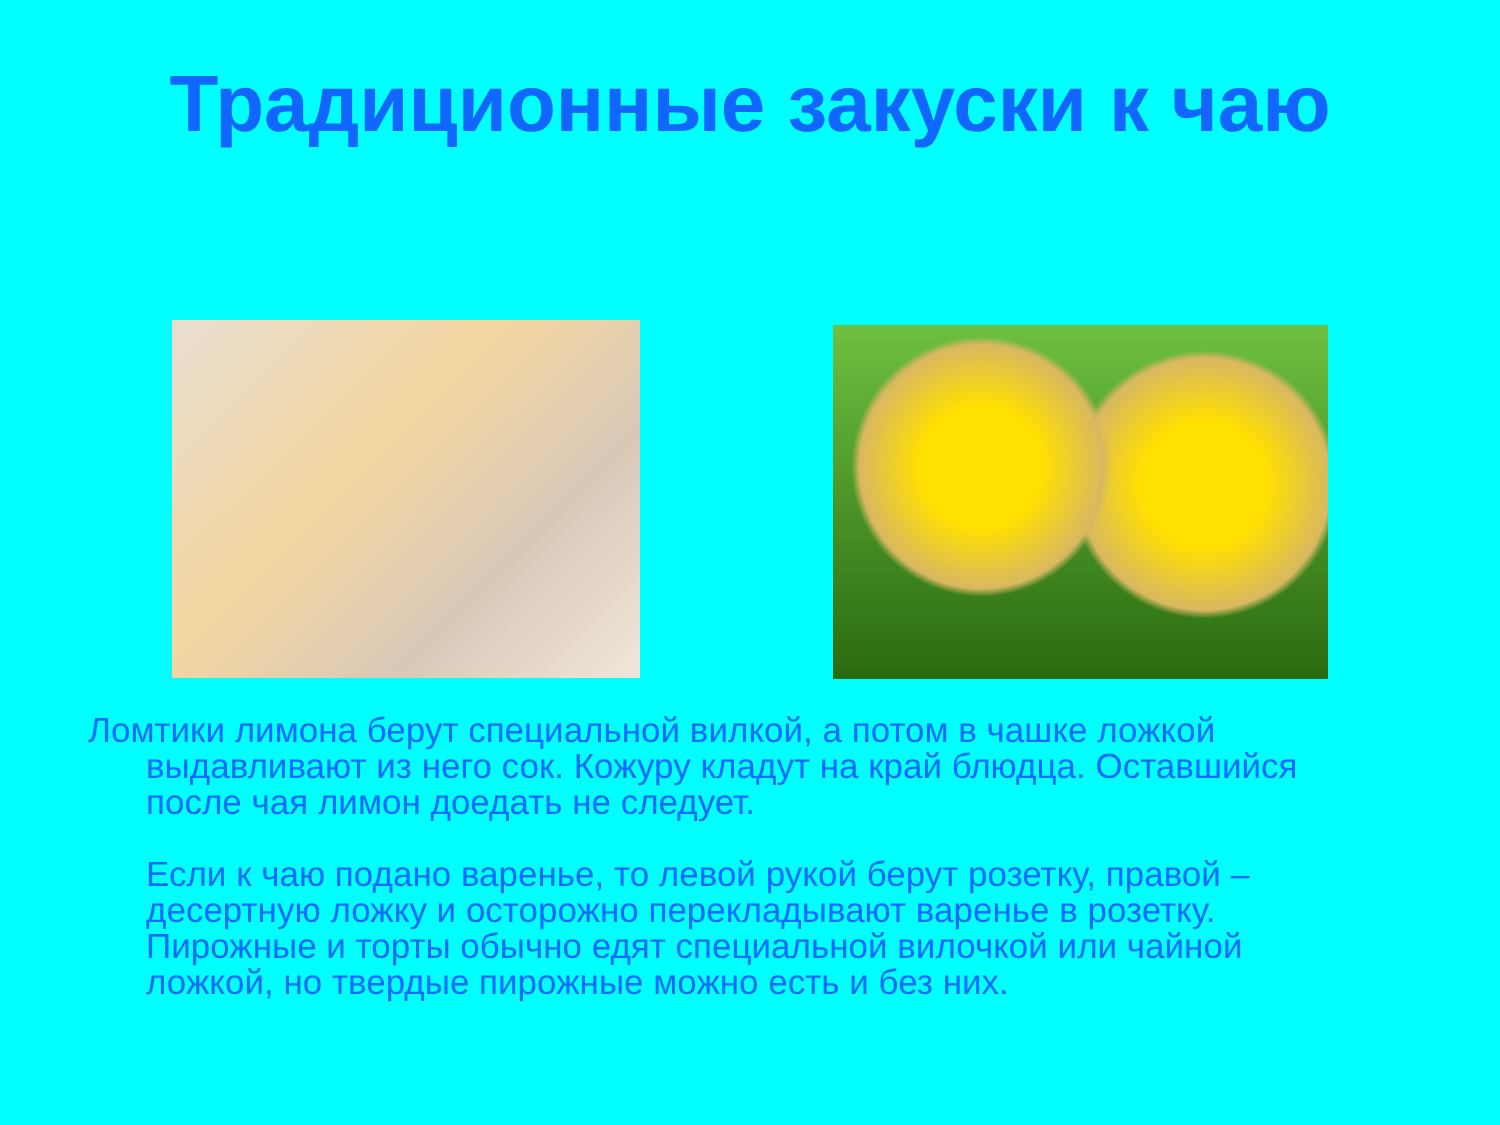Традиционные закуски к чаю
Ломтики лимона берут специальной вилкой, а потом в чашке ложкой выдавливают из него сок. Кожуру кладут на край блюдца. Оставшийся после чая лимон доедать не следует.
Если к чаю подано варенье, то левой рукой берут розетку, правой – десертную ложку и осторожно перекладывают варенье в розетку. Пирожные и торты обычно едят специальной вилочкой или чайной ложкой, но твердые пирожные можно есть и без них.